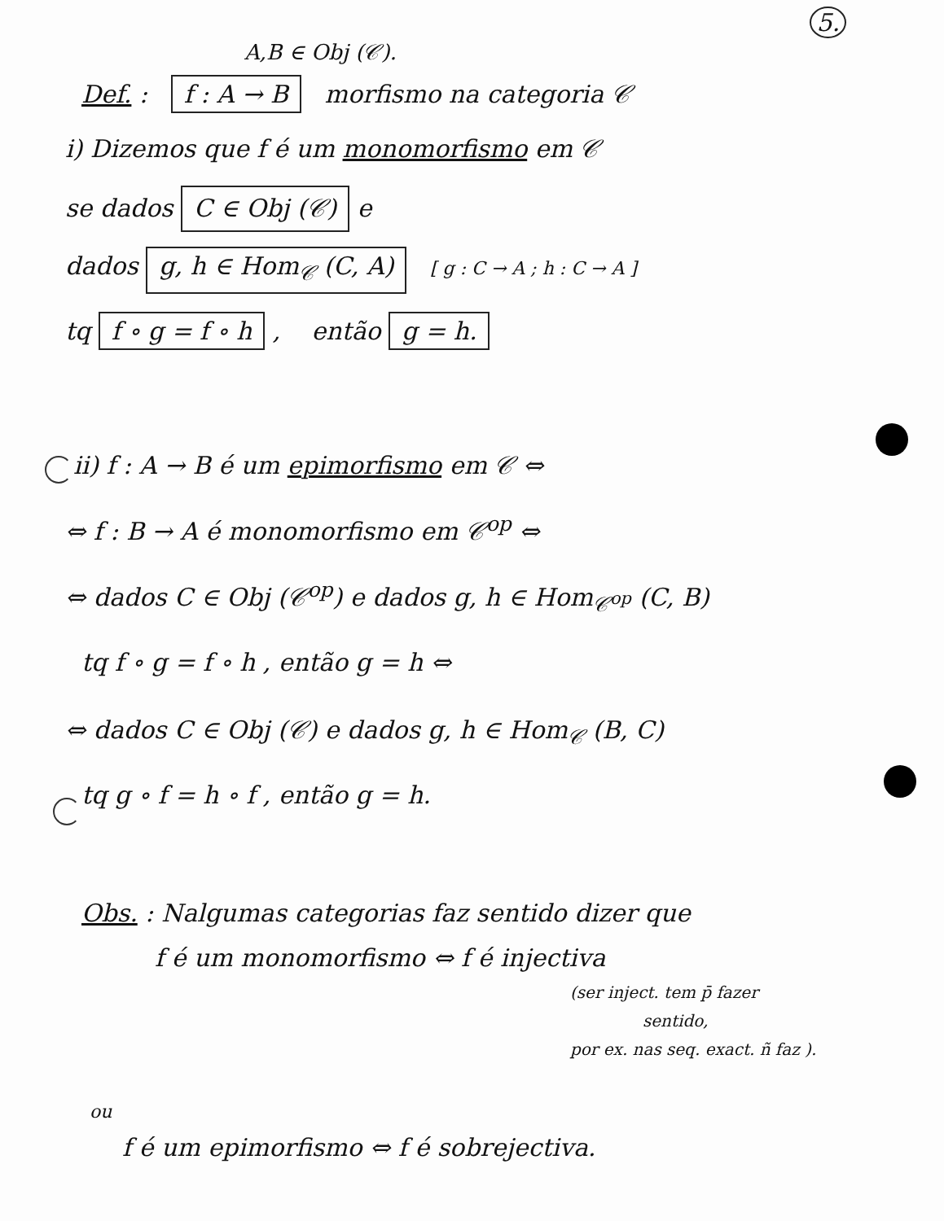5.
A,B ∈ Obj (𝒞).
Def. : f : A → B morfismo na categoria 𝒞
i) Dizemos que f é um monomorfismo em 𝒞
se dados C ∈ Obj (𝒞) e
dados g, h ∈ Hom<sub>𝒞</sub> (C, A) [ g : C → A ; h : C → A ]
tq f ∘ g = f ∘ h , então g = h.
ii) f : A → B é um epimorfismo em 𝒞 ⇔
⇔ f : B → A é monomorfismo em 𝒞<sup>op</sup> ⇔
⇔ dados C ∈ Obj (𝒞<sup>op</sup>) e dados g, h ∈ Hom<sub>𝒞<sup>op</sup></sub> (C, B)
tq f ∘ g = f ∘ h , então g = h ⇔
⇔ dados C ∈ Obj (𝒞) e dados g, h ∈ Hom<sub>𝒞</sub> (B, C)
tq g ∘ f = h ∘ f , então g = h.
Obs. : Nalgumas categorias faz sentido dizer que
f é um monomorfismo ⇔ f é injectiva
(ser inject. tem p̄ fazer
sentido,
por ex. nas seq. exact. ñ faz ).
ou
f é um epimorfismo ⇔ f é sobrejectiva.